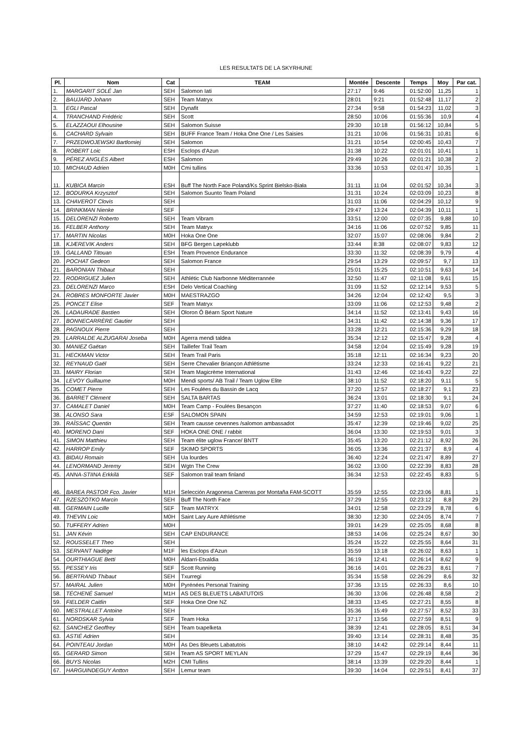LES RESULTATS DE LA SKYRHUNE
| Pl. | Nom | Cat | TEAM | Montée | Descente | Temps | Moy | Par cat. |
| --- | --- | --- | --- | --- | --- | --- | --- | --- |
| 1. | MARGARIT SOLÉ Jan | SEH | Salomon Iati | 27:17 | 9:46 | 01:52:00 | 11,25 | 1 |
| 2. | BAUJARD Johann | SEH | Team Matryx | 28:01 | 9:21 | 01:52:48 | 11,17 | 2 |
| 3. | EGLI Pascal | SEH | Dynafit | 27:34 | 9:58 | 01:54:23 | 11,02 | 3 |
| 4. | TRANCHAND Frédéric | SEH | Scott | 28:50 | 10:06 | 01:55:36 | 10,9 | 4 |
| 5. | ELAZZAOUI Elhousine | SEH | Salomon Suisse | 29:30 | 10:18 | 01:56:12 | 10,84 | 5 |
| 6. | CACHARD Sylvain | SEH | BUFF France Team / Hoka One One / Les Saisies | 31:21 | 10:06 | 01:56:31 | 10,81 | 6 |
| 7. | PRZEDWOJEWSKI Bartlomiej | SEH | Salomon | 31:21 | 10:54 | 02:00:45 | 10,43 | 7 |
| 8. | ROBERT Loic | ESH | Esclops d'Azun | 31:38 | 10:22 | 02:01:01 | 10,41 | 1 |
| 9. | PÉREZ ANGLÈS Albert | ESH | Salomon | 29:49 | 10:26 | 02:01:21 | 10,38 | 2 |
| 10. | MICHAUD Adrien | M0H | Cmi tullins | 33:36 | 10:53 | 02:01:47 | 10,35 | 1 |
| 11. | KUBICA Marcin | ESH | Buff The North Face Poland/Ks Sprint Bielsko-Biała | 31:11 | 11:04 | 02:01:52 | 10,34 | 3 |
| 12. | BODURKA Krzysztof | SEH | Salomon Suunto Team Poland | 31:31 | 10:24 | 02:03:09 | 10,23 | 8 |
| 13. | CHAVEROT Clovis | SEH | | 31:03 | 11:06 | 02:04:29 | 10,12 | 9 |
| 14. | BRINKMAN Nienke | SEF | | 29:47 | 13:24 | 02:04:39 | 10,11 | 1 |
| 15. | DELORENZI Roberto | SEH | Team Vibram | 33:51 | 12:00 | 02:07:35 | 9,88 | 10 |
| 16. | FELBER Anthony | SEH | Team Matryx | 34:16 | 11:06 | 02:07:52 | 9,85 | 11 |
| 17. | MARTIN Nicolas | M0H | Hoka One One | 32:07 | 15:07 | 02:08:06 | 9,84 | 2 |
| 18. | KJÆREVIK Anders | SEH | BFG Bergen Løpeklubb | 33:44 | 8:38 | 02:08:07 | 9,83 | 12 |
| 19. | GALLAND Titouan | ESH | Team Provence Endurance | 33:30 | 11:32 | 02:08:39 | 9,79 | 4 |
| 20. | POCHAT Gedeon | SEH | Salomon France | 29:54 | 13:29 | 02:09:57 | 9,7 | 13 |
| 21. | BARONIAN Thibaut | SEH | | 25:01 | 15:25 | 02:10:51 | 9,63 | 14 |
| 22. | RODRIGUEZ Julien | SEH | Athlétic Club Narbonne Méditerrannée | 32:50 | 11:47 | 02:11:08 | 9,61 | 15 |
| 23. | DELORENZI Marco | ESH | Delo Vertical Coaching | 31:09 | 11:52 | 02:12:14 | 9,53 | 5 |
| 24. | ROBRES MONFORTE Javier | M0H | MAESTRAZGO | 34:26 | 12:04 | 02:12:42 | 9,5 | 3 |
| 25. | PONCET Elise | SEF | Team Matryx | 33:09 | 11:06 | 02:12:53 | 9,48 | 2 |
| 26. | LADAURADE Bastien | SEH | Oloron Ô Béarn Sport Nature | 34:14 | 11:52 | 02:13:41 | 9,43 | 16 |
| 27. | BONNECARRÈRE Gautier | SEH | | 34:31 | 11:42 | 02:14:38 | 9,36 | 17 |
| 28. | PAGNOUX Pierre | SEH | | 33:28 | 12:21 | 02:15:36 | 9,29 | 18 |
| 29. | LARRALDE ALZUGARAI Joseba | M0H | Agerra mendi taldea | 35:34 | 12:12 | 02:15:47 | 9,28 | 4 |
| 30. | MANIEZ Gaëtan | SEH | Taillefer Trail Team | 34:58 | 12:04 | 02:15:49 | 9,28 | 19 |
| 31. | HECKMAN Victor | SEH | Team Trail Paris | 35:18 | 12:11 | 02:16:34 | 9,23 | 20 |
| 32. | REYNAUD Gaël | SEH | Serre Chevalier Briançon Athlétisme | 33:24 | 12:33 | 02:16:41 | 9,22 | 21 |
| 33. | MAIRY Florian | SEH | Team Magicrème International | 31:43 | 12:46 | 02:16:43 | 9,22 | 22 |
| 34. | LEVOY Guillaume | M0H | Mendi sports/ AB Trail / Team Uglow Elite | 38:10 | 11:52 | 02:18:20 | 9,11 | 5 |
| 35. | COMET Pierre | SEH | Les Foulées du Bassin de Lacq | 37:20 | 12:57 | 02:18:27 | 9,1 | 23 |
| 36. | BARRET Clément | SEH | SALTA BARTAS | 36:24 | 13:01 | 02:18:30 | 9,1 | 24 |
| 37. | CAMALET Daniel | M0H | Team Camp - Foulées Besançon | 37:27 | 11:40 | 02:18:53 | 9,07 | 6 |
| 38. | ALONSO Sara | ESF | SALOMON SPAIN | 34:59 | 12:53 | 02:19:01 | 9,06 | 1 |
| 39. | RAÏSSAC Quentin | SEH | Team causse cevennes /salomon ambassadot | 35:47 | 12:39 | 02:19:46 | 9,02 | 25 |
| 40. | MORENO Dani | SEF | HOKA ONE ONE / rabbit | 36:04 | 13:30 | 02:19:53 | 9,01 | 3 |
| 41. | SIMON Matthieu | SEH | Team élite uglow France/ BNTT | 35:45 | 13:20 | 02:21:12 | 8,92 | 26 |
| 42. | HARROP Emily | SEF | SKIMO SPORTS | 36:05 | 13:36 | 02:21:37 | 8,9 | 4 |
| 43. | BIDAU Romain | SEH | Ua lourdes | 36:40 | 12:24 | 02:21:47 | 8,89 | 27 |
| 44. | LENORMAND Jeremy | SEH | Wgtn The Crew | 36:02 | 13:00 | 02:22:39 | 8,83 | 28 |
| 45. | ANNA-STIINA Erkkilä | SEF | Salomon trail team finland | 36:34 | 12:53 | 02:22:45 | 8,83 | 5 |
| 46. | BAREA PASTOR Fco. Javier | M1H | Selección Aragonesa Carreras por Montaña FAM-SCOTT | 35:59 | 12:55 | 02:23:06 | 8,81 | 1 |
| 47. | RZESZÓTKO Marcin | SEH | Buff The North Face | 37:29 | 12:55 | 02:23:12 | 8,8 | 29 |
| 48. | GERMAIN Lucille | SEF | Team MATRYX | 34:01 | 12:58 | 02:23:29 | 8,78 | 6 |
| 49. | THEVIN Loic | M0H | Saint Lary Aure Athlétisme | 38:30 | 12:30 | 02:24:05 | 8,74 | 7 |
| 50. | TUFFERY Adrien | M0H | | 39:01 | 14:29 | 02:25:05 | 8,68 | 8 |
| 51. | JAN Kévin | SEH | CAP ENDURANCE | 38:53 | 14:06 | 02:25:24 | 8,67 | 30 |
| 52. | ROUSSELET Theo | SEH | | 35:24 | 15:22 | 02:25:55 | 8,64 | 31 |
| 53. | SERVANT Nadège | M1F | les Esclops d'Azun | 35:59 | 13:18 | 02:26:02 | 8,63 | 1 |
| 54. | OURTHIAGUE Betti | M0H | Aldarri-Etxaldia | 36:19 | 12:41 | 02:26:14 | 8,62 | 9 |
| 55. | PESSEY Iris | SEF | Scott Running | 36:16 | 14:01 | 02:26:23 | 8,61 | 7 |
| 56. | BERTRAND Thibaut | SEH | Txurregi | 35:34 | 15:58 | 02:26:29 | 8,6 | 32 |
| 57. | MAIRAL Julien | M0H | Pyrénées Personal Training | 37:36 | 13:15 | 02:26:33 | 8,6 | 10 |
| 58. | TÉCHENÉ Samuel | M1H | AS DES BLEUETS LABATUTOIS | 36:30 | 13:06 | 02:26:48 | 8,58 | 2 |
| 59. | FIELDER Caitlin | SEF | Hoka One One NZ | 38:33 | 13:45 | 02:27:21 | 8,55 | 8 |
| 60. | MESTRALLET Antoine | SEH | | 35:36 | 15:49 | 02:27:57 | 8,52 | 33 |
| 61. | NORDSKAR Sylvia | SEF | Team Hoka | 37:17 | 13:56 | 02:27:59 | 8,51 | 9 |
| 62. | SANCHEZ Geoffrey | SEH | Team txapelketa | 38:39 | 12:41 | 02:28:05 | 8,51 | 34 |
| 63. | ASTIÉ Adrien | SEH | | 39:40 | 13:14 | 02:28:31 | 8,48 | 35 |
| 64. | POINTEAU Jordan | M0H | As Des Bleuets Labatutois | 38:10 | 14:42 | 02:29:14 | 8,44 | 11 |
| 65. | GERARD Simon | SEH | Team AS SPORT MEYLAN | 37:29 | 15:47 | 02:29:19 | 8,44 | 36 |
| 66. | BUYS Nicolas | M2H | CMI Tullins | 38:14 | 13:39 | 02:29:20 | 8,44 | 1 |
| 67. | HARGUINDEGUY Antton | SEH | Lemur team | 39:30 | 14:04 | 02:29:51 | 8,41 | 37 |